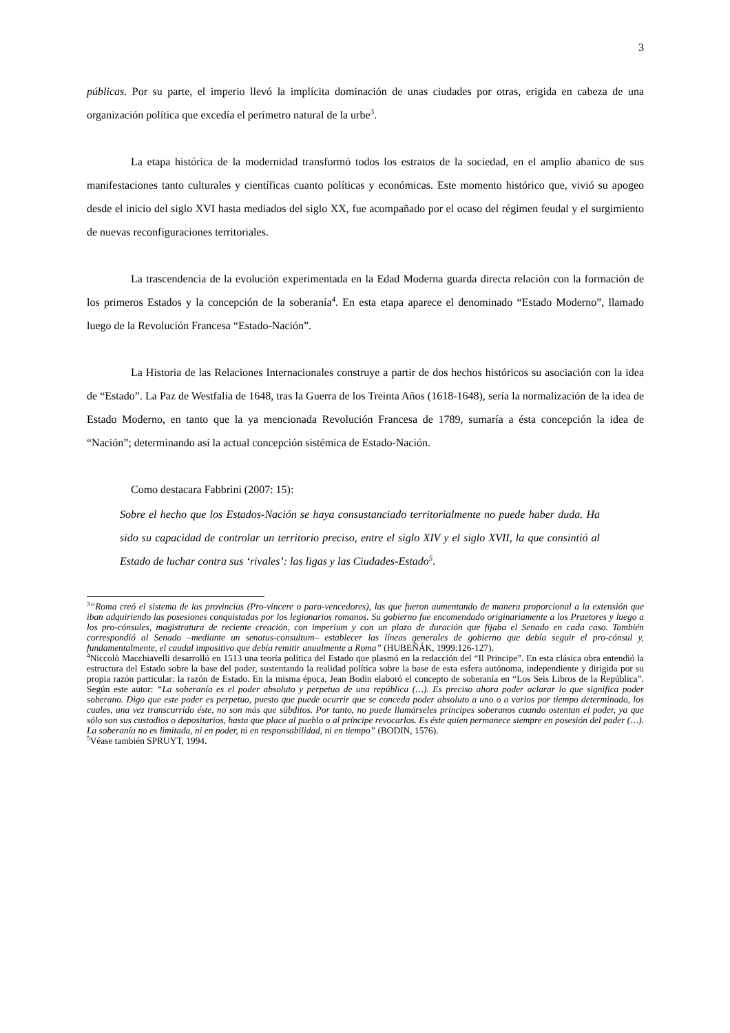3
públicas. Por su parte, el imperio llevó la implícita dominación de unas ciudades por otras, erigida en cabeza de una organización política que excedía el perímetro natural de la urbe<sup>3</sup>.
La etapa histórica de la modernidad transformó todos los estratos de la sociedad, en el amplio abanico de sus manifestaciones tanto culturales y científicas cuanto políticas y económicas. Este momento histórico que, vivió su apogeo desde el inicio del siglo XVI hasta mediados del siglo XX, fue acompañado por el ocaso del régimen feudal y el surgimiento de nuevas reconfiguraciones territoriales.
La trascendencia de la evolución experimentada en la Edad Moderna guarda directa relación con la formación de los primeros Estados y la concepción de la soberanía<sup>4</sup>. En esta etapa aparece el denominado “Estado Moderno”, llamado luego de la Revolución Francesa “Estado-Nación”.
La Historia de las Relaciones Internacionales construye a partir de dos hechos históricos su asociación con la idea de “Estado”. La Paz de Westfalia de 1648, tras la Guerra de los Treinta Años (1618-1648), sería la normalización de la idea de Estado Moderno, en tanto que la ya mencionada Revolución Francesa de 1789, sumaría a ésta concepción la idea de “Nación”; determinando así la actual concepción sistémica de Estado-Nación.
Como destacara Fabbrini (2007: 15):
Sobre el hecho que los Estados-Nación se haya consustanciado territorialmente no puede haber duda. Ha sido su capacidad de controlar un territorio preciso, entre el siglo XIV y el siglo XVII, la que consintió al Estado de luchar contra sus ‘rivales’: las ligas y las Ciudades-Estado<sup>5</sup>.
<sup>3</sup> “Roma creó el sistema de las provincias (Pro-vincere o para-vencedores), las que fueron aumentando de manera proporcional a la extensión que iban adquiriendo las posesiones conquistadas por los legionarios romanos. Su gobierno fue encomendado originariamente a los Praetores y luego a los pro-cónsules, magistratura de reciente creación, con imperium y con un plazo de duración que fijaba el Senado en cada caso. También correspondió al Senado –mediante un senatus-consultum– establecer las líneas generales de gobierno que debía seguir el pro-cónsul y, fundamentalmente, el caudal impositivo que debía remitir anualmente a Roma” (HUBEÑÁK, 1999:126-127).
<sup>4</sup> Niccolò Macchiavelli desarrolló en 1513 una teoría política del Estado que plasmó en la redacción del “Il Principe”. En esta clásica obra entendió la estructura del Estado sobre la base del poder, sustentando la realidad política sobre la base de esta esfera autónoma, independiente y dirigida por su propia razón particular: la razón de Estado. En la misma época, Jean Bodin elaboró el concepto de soberanía en “Los Seis Libros de la República”. Según este autor: “La soberanía es el poder absoluto y perpetuo de una república (…). Es preciso ahora poder aclarar lo que significa poder soberano. Digo que este poder es perpetuo, puesto que puede ocurrir que se conceda poder absoluto a uno o a varios por tiempo determinado, los cuales, una vez transcurrido éste, no son más que súbditos. Por tanto, no puede llamárseles príncipes soberanos cuando ostentan el poder, ya que sólo son sus custodios o depositarios, hasta que place al pueblo o al príncipe revocarlos. Es éste quien permanece siempre en posesión del poder (…). La soberanía no es limitada, ni en poder, ni en responsabilidad, ni en tiempo” (BODIN, 1576).
<sup>5</sup> Véase también SPRUYT, 1994.